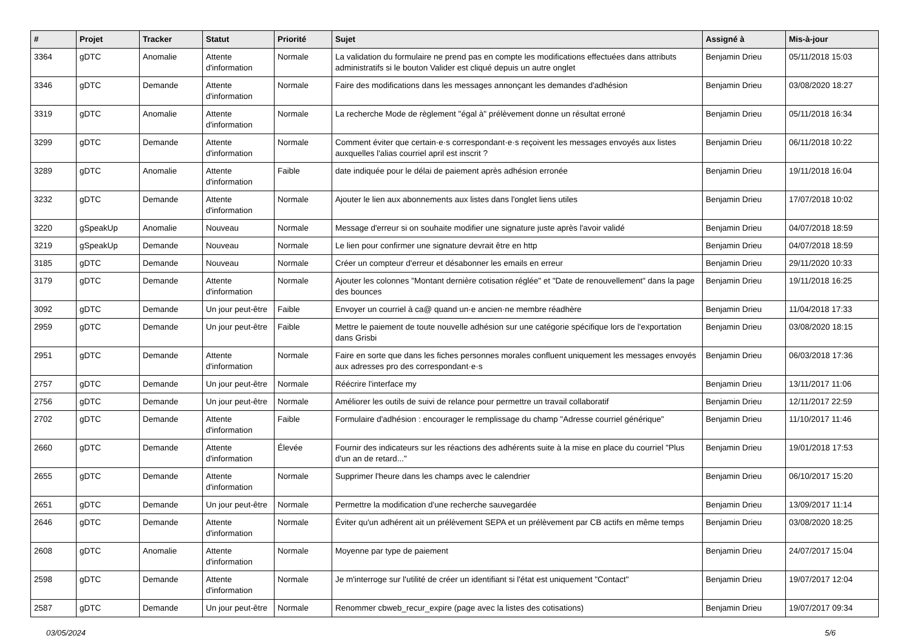| # | Projet | Tracker | Statut | Priorité | Sujet | Assigné à | Mis-à-jour |
| --- | --- | --- | --- | --- | --- | --- | --- |
| 3364 | gDTC | Anomalie | Attente d'information | Normale | La validation du formulaire ne prend pas en compte les modifications effectuées dans attributs administratifs si le bouton Valider est cliqué depuis un autre onglet | Benjamin Drieu | 05/11/2018 15:03 |
| 3346 | gDTC | Demande | Attente d'information | Normale | Faire des modifications dans les messages annonçant les demandes d'adhésion | Benjamin Drieu | 03/08/2020 18:27 |
| 3319 | gDTC | Anomalie | Attente d'information | Normale | La recherche Mode de règlement "égal à" prélèvement donne un résultat erroné | Benjamin Drieu | 05/11/2018 16:34 |
| 3299 | gDTC | Demande | Attente d'information | Normale | Comment éviter que certain·e·s correspondant·e·s reçoivent les messages envoyés aux listes auxquelles l'alias courriel april est inscrit ? | Benjamin Drieu | 06/11/2018 10:22 |
| 3289 | gDTC | Anomalie | Attente d'information | Faible | date indiquée pour le délai de paiement après adhésion erronée | Benjamin Drieu | 19/11/2018 16:04 |
| 3232 | gDTC | Demande | Attente d'information | Normale | Ajouter le lien aux abonnements aux listes dans l'onglet liens utiles | Benjamin Drieu | 17/07/2018 10:02 |
| 3220 | gSpeakUp | Anomalie | Nouveau | Normale | Message d'erreur si on souhaite modifier une signature juste après l'avoir validé | Benjamin Drieu | 04/07/2018 18:59 |
| 3219 | gSpeakUp | Demande | Nouveau | Normale | Le lien pour confirmer une signature devrait être en http | Benjamin Drieu | 04/07/2018 18:59 |
| 3185 | gDTC | Demande | Nouveau | Normale | Créer un compteur d'erreur et désabonner les emails en erreur | Benjamin Drieu | 29/11/2020 10:33 |
| 3179 | gDTC | Demande | Attente d'information | Normale | Ajouter les colonnes "Montant dernière cotisation réglée" et "Date de renouvellement" dans la page des bounces | Benjamin Drieu | 19/11/2018 16:25 |
| 3092 | gDTC | Demande | Un jour peut-être | Faible | Envoyer un courriel à ca@ quand un·e ancien·ne membre réadhère | Benjamin Drieu | 11/04/2018 17:33 |
| 2959 | gDTC | Demande | Un jour peut-être | Faible | Mettre le paiement de toute nouvelle adhésion sur une catégorie spécifique lors de l'exportation dans Grisbi | Benjamin Drieu | 03/08/2020 18:15 |
| 2951 | gDTC | Demande | Attente d'information | Normale | Faire en sorte que dans les fiches personnes morales confluent uniquement les messages envoyés aux adresses pro des correspondant·e·s | Benjamin Drieu | 06/03/2018 17:36 |
| 2757 | gDTC | Demande | Un jour peut-être | Normale | Réécrire l'interface my | Benjamin Drieu | 13/11/2017 11:06 |
| 2756 | gDTC | Demande | Un jour peut-être | Normale | Améliorer les outils de suivi de relance pour permettre un travail collaboratif | Benjamin Drieu | 12/11/2017 22:59 |
| 2702 | gDTC | Demande | Attente d'information | Faible | Formulaire d'adhésion : encourager le remplissage du champ "Adresse courriel générique" | Benjamin Drieu | 11/10/2017 11:46 |
| 2660 | gDTC | Demande | Attente d'information | Élevée | Fournir des indicateurs sur les réactions des adhérents suite à la mise en place du courriel "Plus d'un an de retard..." | Benjamin Drieu | 19/01/2018 17:53 |
| 2655 | gDTC | Demande | Attente d'information | Normale | Supprimer l'heure dans les champs avec le calendrier | Benjamin Drieu | 06/10/2017 15:20 |
| 2651 | gDTC | Demande | Un jour peut-être | Normale | Permettre la modification d'une recherche sauvegardée | Benjamin Drieu | 13/09/2017 11:14 |
| 2646 | gDTC | Demande | Attente d'information | Normale | Éviter qu'un adhérent ait un prélèvement SEPA et un prélèvement par CB actifs en même temps | Benjamin Drieu | 03/08/2020 18:25 |
| 2608 | gDTC | Anomalie | Attente d'information | Normale | Moyenne par type de paiement | Benjamin Drieu | 24/07/2017 15:04 |
| 2598 | gDTC | Demande | Attente d'information | Normale | Je m'interroge sur l'utilité de créer un identifiant si l'état est uniquement "Contact" | Benjamin Drieu | 19/07/2017 12:04 |
| 2587 | gDTC | Demande | Un jour peut-être | Normale | Renommer cbweb_recur_expire (page avec la listes des cotisations) | Benjamin Drieu | 19/07/2017 09:34 |
03/05/2024 5/6